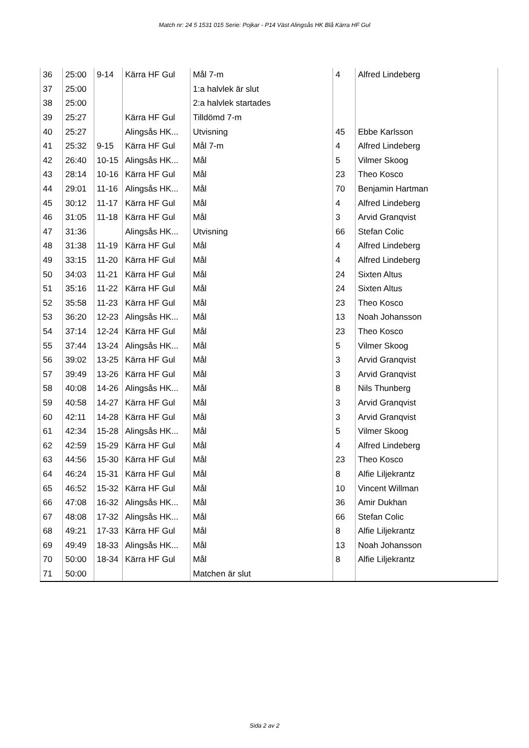Match nr: 24 5 1531 015 Serie: Pojkar - P14 Väst Alingsås HK Blå Kärra HF Gul
| 36 | 25:00 | 9-14 | Kärra HF Gul | Mål 7-m | 4 | Alfred Lindeberg |
| 37 | 25:00 | | | 1:a halvlek är slut | | |
| 38 | 25:00 | | | 2:a halvlek startades | | |
| 39 | 25:27 | | Kärra HF Gul | Tilldömd 7-m | | |
| 40 | 25:27 | | Alingsås HK... | Utvisning | 45 | Ebbe Karlsson |
| 41 | 25:32 | 9-15 | Kärra HF Gul | Mål 7-m | 4 | Alfred Lindeberg |
| 42 | 26:40 | 10-15 | Alingsås HK... | Mål | 5 | Vilmer Skoog |
| 43 | 28:14 | 10-16 | Kärra HF Gul | Mål | 23 | Theo Kosco |
| 44 | 29:01 | 11-16 | Alingsås HK... | Mål | 70 | Benjamin Hartman |
| 45 | 30:12 | 11-17 | Kärra HF Gul | Mål | 4 | Alfred Lindeberg |
| 46 | 31:05 | 11-18 | Kärra HF Gul | Mål | 3 | Arvid Granqvist |
| 47 | 31:36 | | Alingsås HK... | Utvisning | 66 | Stefan Colic |
| 48 | 31:38 | 11-19 | Kärra HF Gul | Mål | 4 | Alfred Lindeberg |
| 49 | 33:15 | 11-20 | Kärra HF Gul | Mål | 4 | Alfred Lindeberg |
| 50 | 34:03 | 11-21 | Kärra HF Gul | Mål | 24 | Sixten Altus |
| 51 | 35:16 | 11-22 | Kärra HF Gul | Mål | 24 | Sixten Altus |
| 52 | 35:58 | 11-23 | Kärra HF Gul | Mål | 23 | Theo Kosco |
| 53 | 36:20 | 12-23 | Alingsås HK... | Mål | 13 | Noah Johansson |
| 54 | 37:14 | 12-24 | Kärra HF Gul | Mål | 23 | Theo Kosco |
| 55 | 37:44 | 13-24 | Alingsås HK... | Mål | 5 | Vilmer Skoog |
| 56 | 39:02 | 13-25 | Kärra HF Gul | Mål | 3 | Arvid Granqvist |
| 57 | 39:49 | 13-26 | Kärra HF Gul | Mål | 3 | Arvid Granqvist |
| 58 | 40:08 | 14-26 | Alingsås HK... | Mål | 8 | Nils Thunberg |
| 59 | 40:58 | 14-27 | Kärra HF Gul | Mål | 3 | Arvid Granqvist |
| 60 | 42:11 | 14-28 | Kärra HF Gul | Mål | 3 | Arvid Granqvist |
| 61 | 42:34 | 15-28 | Alingsås HK... | Mål | 5 | Vilmer Skoog |
| 62 | 42:59 | 15-29 | Kärra HF Gul | Mål | 4 | Alfred Lindeberg |
| 63 | 44:56 | 15-30 | Kärra HF Gul | Mål | 23 | Theo Kosco |
| 64 | 46:24 | 15-31 | Kärra HF Gul | Mål | 8 | Alfie Liljekrantz |
| 65 | 46:52 | 15-32 | Kärra HF Gul | Mål | 10 | Vincent Willman |
| 66 | 47:08 | 16-32 | Alingsås HK... | Mål | 36 | Amir Dukhan |
| 67 | 48:08 | 17-32 | Alingsås HK... | Mål | 66 | Stefan Colic |
| 68 | 49:21 | 17-33 | Kärra HF Gul | Mål | 8 | Alfie Liljekrantz |
| 69 | 49:49 | 18-33 | Alingsås HK... | Mål | 13 | Noah Johansson |
| 70 | 50:00 | 18-34 | Kärra HF Gul | Mål | 8 | Alfie Liljekrantz |
| 71 | 50:00 | | | Matchen är slut | | |
Sida 2 av 2